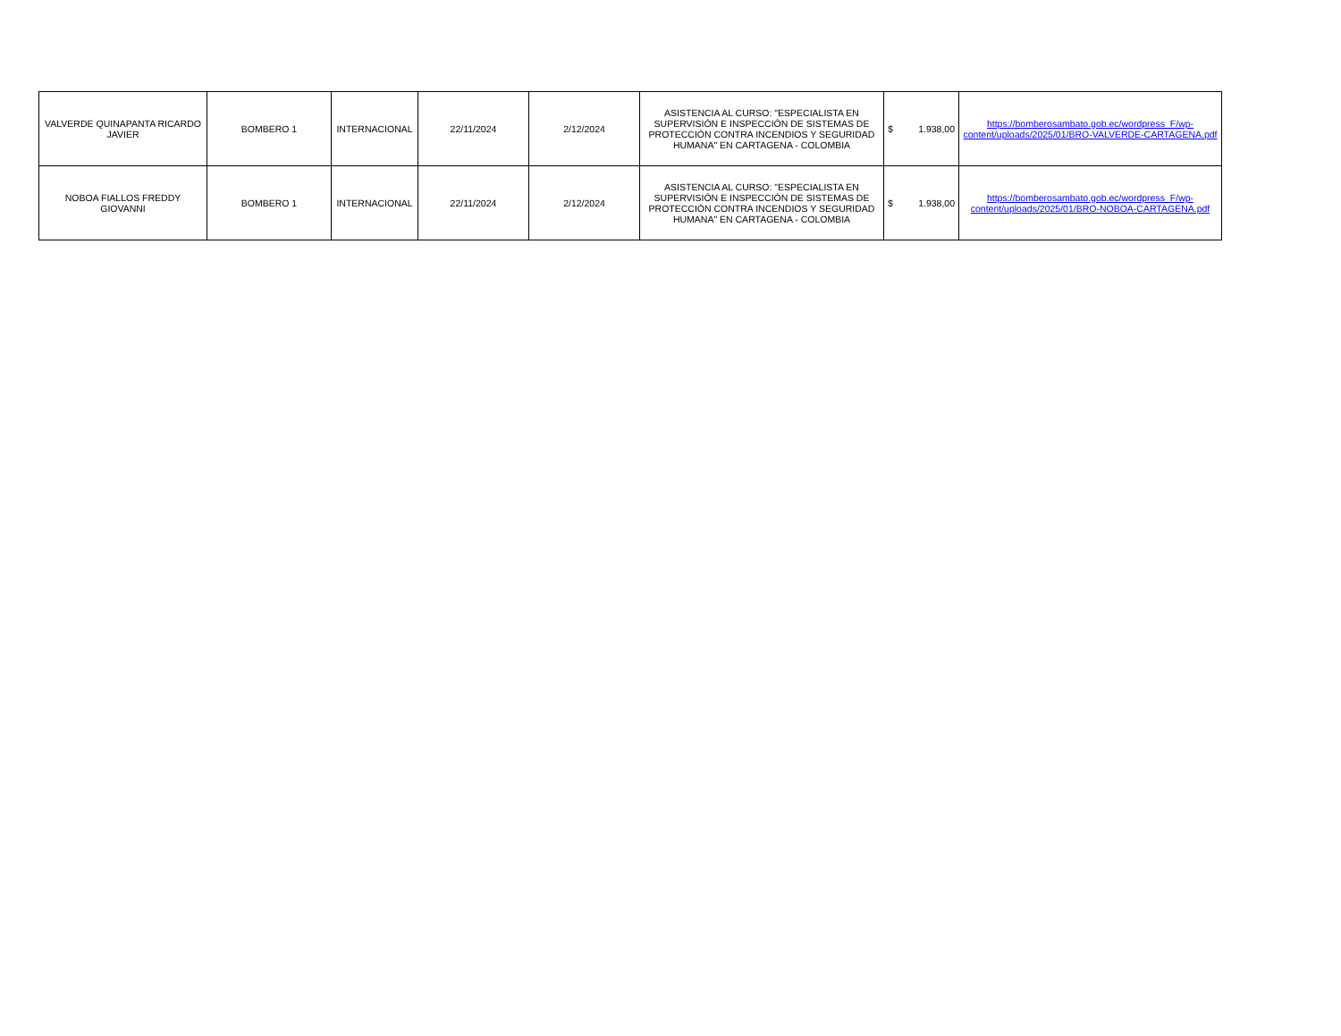| VALVERDE QUINAPANTA RICARDO JAVIER | BOMBERO 1 | INTERNACIONAL | 22/11/2024 | 2/12/2024 | ASISTENCIA AL CURSO: "ESPECIALISTA EN SUPERVISIÓN E INSPECCIÓN DE SISTEMAS DE PROTECCIÓN CONTRA INCENDIOS Y SEGURIDAD HUMANA" EN CARTAGENA - COLOMBIA | $ 1.938,00 | https://bomberosambato.gob.ec/wordpress_F/wp-content/uploads/2025/01/BRO-VALVERDE-CARTAGENA.pdf |
| NOBOA FIALLOS FREDDY GIOVANNI | BOMBERO 1 | INTERNACIONAL | 22/11/2024 | 2/12/2024 | ASISTENCIA AL CURSO: "ESPECIALISTA EN SUPERVISIÓN E INSPECCIÓN DE SISTEMAS DE PROTECCIÓN CONTRA INCENDIOS Y SEGURIDAD HUMANA" EN CARTAGENA - COLOMBIA | $ 1.938,00 | https://bomberosambato.gob.ec/wordpress_F/wp-content/uploads/2025/01/BRO-NOBOA-CARTAGENA.pdf |